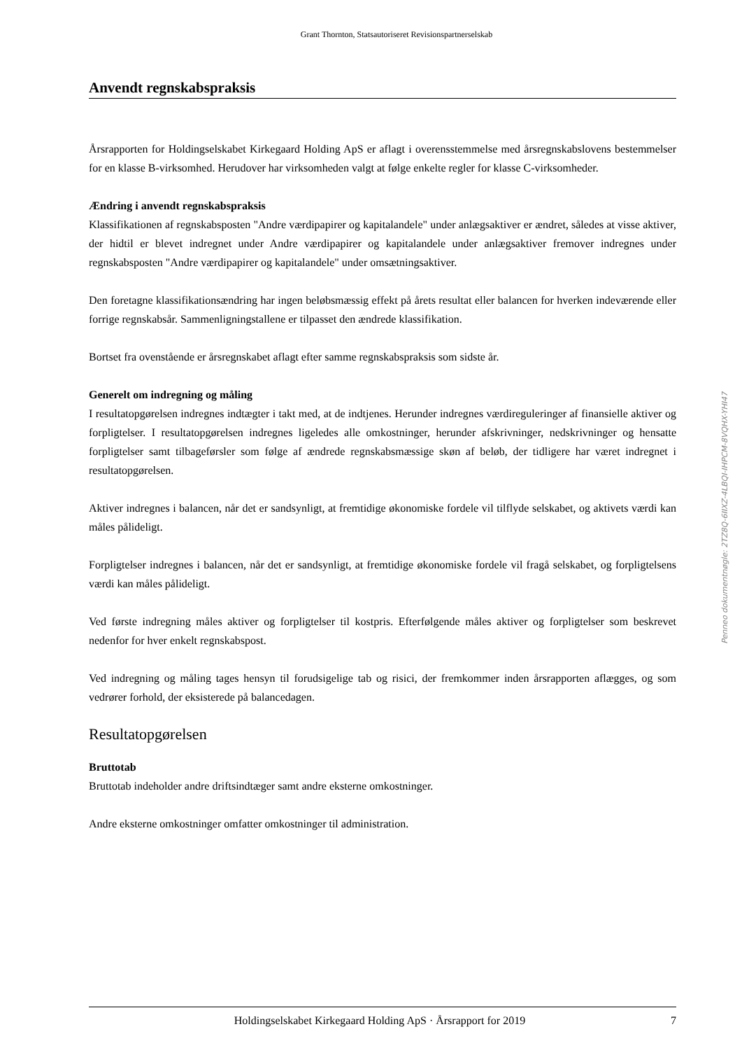Grant Thornton, Statsautoriseret Revisionspartnerselskab
Anvendt regnskabspraksis
Årsrapporten for Holdingselskabet Kirkegaard Holding ApS er aflagt i overensstemmelse med årsregnskabslovens bestemmelser for en klasse B-virksomhed. Herudover har virksomheden valgt at følge enkelte regler for klasse C-virksomheder.
Ændring i anvendt regnskabspraksis
Klassifikationen af regnskabsposten "Andre værdipapirer og kapitalandele" under anlægsaktiver er ændret, således at visse aktiver, der hidtil er blevet indregnet under Andre værdipapirer og kapitalandele under anlægsaktiver fremover indregnes under regnskabsposten "Andre værdipapirer og kapitalandele" under omsætningsaktiver.
Den foretagne klassifikationsændring har ingen beløbsmæssig effekt på årets resultat eller balancen for hverken indeværende eller forrige regnskabsår. Sammenligningstallene er tilpasset den ændrede klassifikation.
Bortset fra ovenstående er årsregnskabet aflagt efter samme regnskabspraksis som sidste år.
Generelt om indregning og måling
I resultatopgørelsen indregnes indtægter i takt med, at de indtjenes. Herunder indregnes værdireguleringer af finansielle aktiver og forpligtelser. I resultatopgørelsen indregnes ligeledes alle omkostninger, herunder afskrivninger, nedskrivninger og hensatte forpligtelser samt tilbageførsler som følge af ændrede regnskabsmæssige skøn af beløb, der tidligere har været indregnet i resultatopgørelsen.
Aktiver indregnes i balancen, når det er sandsynligt, at fremtidige økonomiske fordele vil tilflyde selskabet, og aktivets værdi kan måles pålideligt.
Forpligtelser indregnes i balancen, når det er sandsynligt, at fremtidige økonomiske fordele vil fragå selskabet, og forpligtelsens værdi kan måles pålideligt.
Ved første indregning måles aktiver og forpligtelser til kostpris. Efterfølgende måles aktiver og forpligtelser som beskrevet nedenfor for hver enkelt regnskabspost.
Ved indregning og måling tages hensyn til forudsigelige tab og risici, der fremkommer inden årsrapporten aflægges, og som vedrører forhold, der eksisterede på balancedagen.
Resultatopgørelsen
Bruttotab
Bruttotab indeholder andre driftsindtæger samt andre eksterne omkostninger.
Andre eksterne omkostninger omfatter omkostninger til administration.
Holdingselskabet Kirkegaard Holding ApS · Årsrapport for 2019 7
Penneo dokumentnøgle: 2TZ8Q-6IIXZ-4LBQI-IHPCM-8VQHX-YHI47